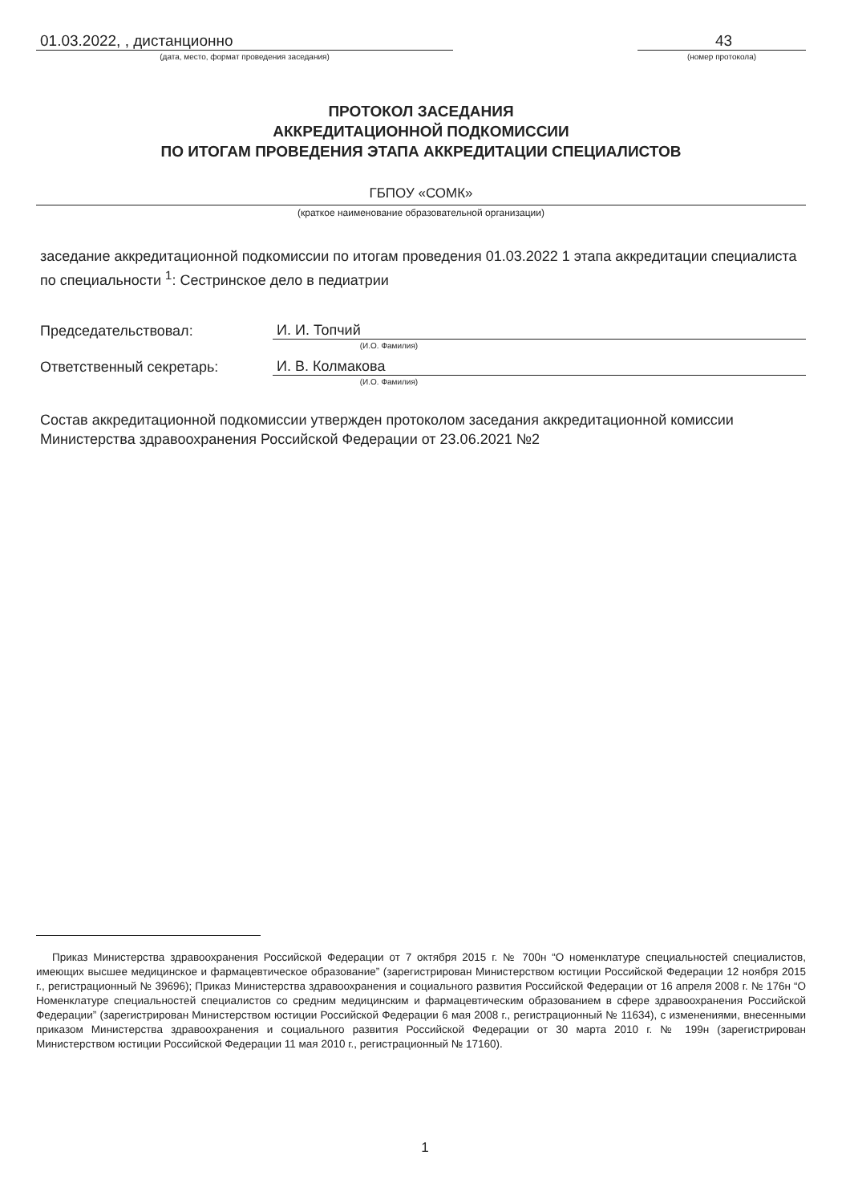01.03.2022, , дистанционно
(дата, место, формат проведения заседания)
43
(номер протокола)
ПРОТОКОЛ ЗАСЕДАНИЯ
АККРЕДИТАЦИОННОЙ ПОДКОМИССИИ
ПО ИТОГАМ ПРОВЕДЕНИЯ ЭТАПА АККРЕДИТАЦИИ СПЕЦИАЛИСТОВ
ГБПОУ «СОМК»
(краткое наименование образовательной организации)
заседание аккредитационной подкомиссии по итогам проведения 01.03.2022 1 этапа аккредитации специалиста по специальности <sup>1</sup>: Сестринское дело в педиатрии
Председательствовал:
И. И. Топчий
(И.О. Фамилия)
Ответственный секретарь:
И. В. Колмакова
(И.О. Фамилия)
Состав аккредитационной подкомиссии утвержден протоколом заседания аккредитационной комиссии Министерства здравоохранения Российской Федерации от 23.06.2021 №2
Приказ Министерства здравоохранения Российской Федерации от 7 октября 2015 г. № 700н “О номенклатуре специальностей специалистов, имеющих высшее медицинское и фармацевтическое образование” (зарегистрирован Министерством юстиции Российской Федерации 12 ноября 2015 г., регистрационный № 39696); Приказ Министерства здравоохранения и социального развития Российской Федерации от 16 апреля 2008 г. № 176н “О Номенклатуре специальностей специалистов со средним медицинским и фармацевтическим образованием в сфере здравоохранения Российской Федерации” (зарегистрирован Министерством юстиции Российской Федерации 6 мая 2008 г., регистрационный № 11634), с изменениями, внесенными приказом Министерства здравоохранения и социального развития Российской Федерации от 30 марта 2010 г. № 199н (зарегистрирован Министерством юстиции Российской Федерации 11 мая 2010 г., регистрационный № 17160).
1